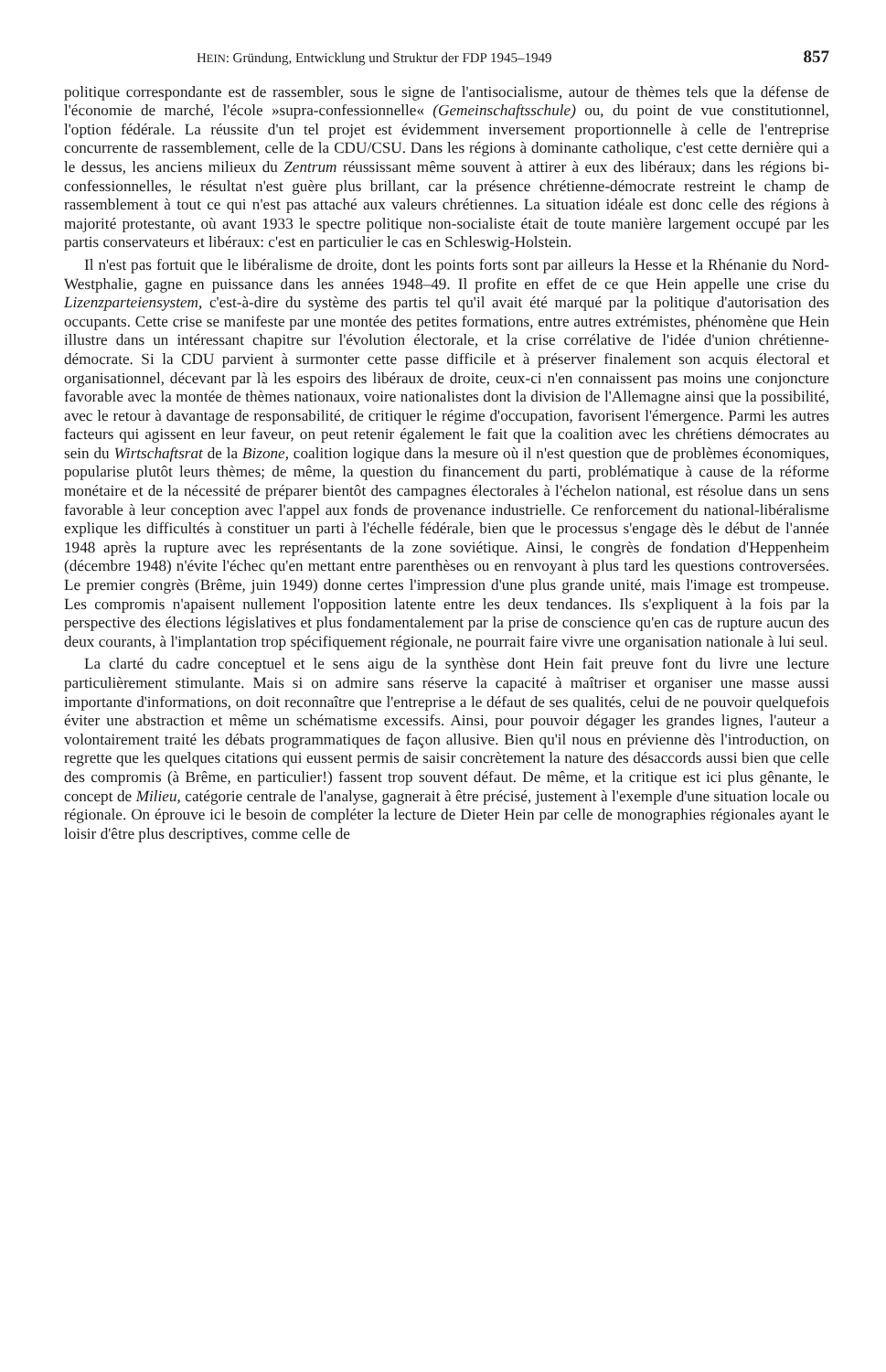HEIN: Gründung, Entwicklung und Struktur der FDP 1945–1949 857
politique correspondante est de rassembler, sous le signe de l'antisocialisme, autour de thèmes tels que la défense de l'économie de marché, l'école »supra-confessionnelle« (Gemeinschafts­schule) ou, du point de vue constitutionnel, l'option fédérale. La réussite d'un tel projet est évidemment inversement proportionnelle à celle de l'entreprise concurrente de rassemble­ment, celle de la CDU/CSU. Dans les régions à dominante catholique, c'est cette dernière qui a le dessus, les anciens milieux du Zentrum réussissant même souvent à attirer à eux des libéraux; dans les régions bi-confessionnelles, le résultat n'est guère plus brillant, car la présence chrétienne-démocrate restreint le champ de rassemblement à tout ce qui n'est pas attaché aux valeurs chrétiennes. La situation idéale est donc celle des régions à majorité protestante, où avant 1933 le spectre politique non-socialiste était de toute manière largement occupé par les partis conservateurs et libéraux: c'est en particulier le cas en Schleswig-Holstein.
Il n'est pas fortuit que le libéralisme de droite, dont les points forts sont par ailleurs la Hesse et la Rhénanie du Nord-Westphalie, gagne en puissance dans les années 1948–49. Il profite en effet de ce que Hein appelle une crise du Lizenzparteiensystem, c'est-à-dire du système des partis tel qu'il avait été marqué par la politique d'autorisation des occupants. Cette crise se manifeste par une montée des petites formations, entre autres extrémistes, phénomène que Hein illustre dans un intéressant chapitre sur l'évolution électorale, et la crise corrélative de l'idée d'union chrétienne-démocrate. Si la CDU parvient à surmonter cette passe difficile et à préserver finalement son acquis électoral et organisationnel, décevant par là les espoirs des libéraux de droite, ceux-ci n'en connaissent pas moins une conjoncture favorable avec la montée de thèmes nationaux, voire nationalistes dont la division de l'Allemagne ainsi que la possibilité, avec le retour à davantage de responsabilité, de critiquer le régime d'occupation, favorisent l'émergence. Parmi les autres facteurs qui agissent en leur faveur, on peut retenir également le fait que la coalition avec les chrétiens démocrates au sein du Wirtschaftsrat de la Bizone, coalition logique dans la mesure où il n'est question que de problèmes économiques, popularise plutôt leurs thèmes; de même, la question du financement du parti, problématique à cause de la réforme monétaire et de la nécessité de préparer bientôt des campagnes électorales à l'échelon national, est résolue dans un sens favorable à leur conception avec l'appel aux fonds de provenance industrielle. Ce renforcement du national-libéralisme explique les difficultés à constituer un parti à l'échelle fédérale, bien que le processus s'engage dès le début de l'année 1948 après la rupture avec les représentants de la zone soviétique. Ainsi, le congrès de fondation d'Heppenheim (décembre 1948) n'évite l'échec qu'en mettant entre parenthèses ou en renvoyant à plus tard les questions controversées. Le premier congrès (Brême, juin 1949) donne certes l'impression d'une plus grande unité, mais l'image est trompeuse. Les compromis n'apaisent nullement l'opposition latente entre les deux tendances. Ils s'expliquent à la fois par la perspective des élections législatives et plus fondamentalement par la prise de conscience qu'en cas de rupture aucun des deux courants, à l'implantation trop spécifiquement régionale, ne pourrait faire vivre une organisation nationale à lui seul.
La clarté du cadre conceptuel et le sens aigu de la synthèse dont Hein fait preuve font du livre une lecture particulièrement stimulante. Mais si on admire sans réserve la capacité à maîtriser et organiser une masse aussi importante d'informations, on doit reconnaître que l'entreprise a le défaut de ses qualités, celui de ne pouvoir quelquefois éviter une abstraction et même un schématisme excessifs. Ainsi, pour pouvoir dégager les grandes lignes, l'auteur a volontairement traité les débats programmatiques de façon allusive. Bien qu'il nous en prévienne dès l'introduction, on regrette que les quelques citations qui eussent permis de saisir concrètement la nature des désaccords aussi bien que celle des compromis (à Brême, en particulier!) fassent trop souvent défaut. De même, et la critique est ici plus gênante, le concept de Milieu, catégorie centrale de l'analyse, gagnerait à être précisé, justement à l'exemple d'une situation locale ou régionale. On éprouve ici le besoin de compléter la lecture de Dieter Hein par celle de monographies régionales ayant le loisir d'être plus descriptives, comme celle de